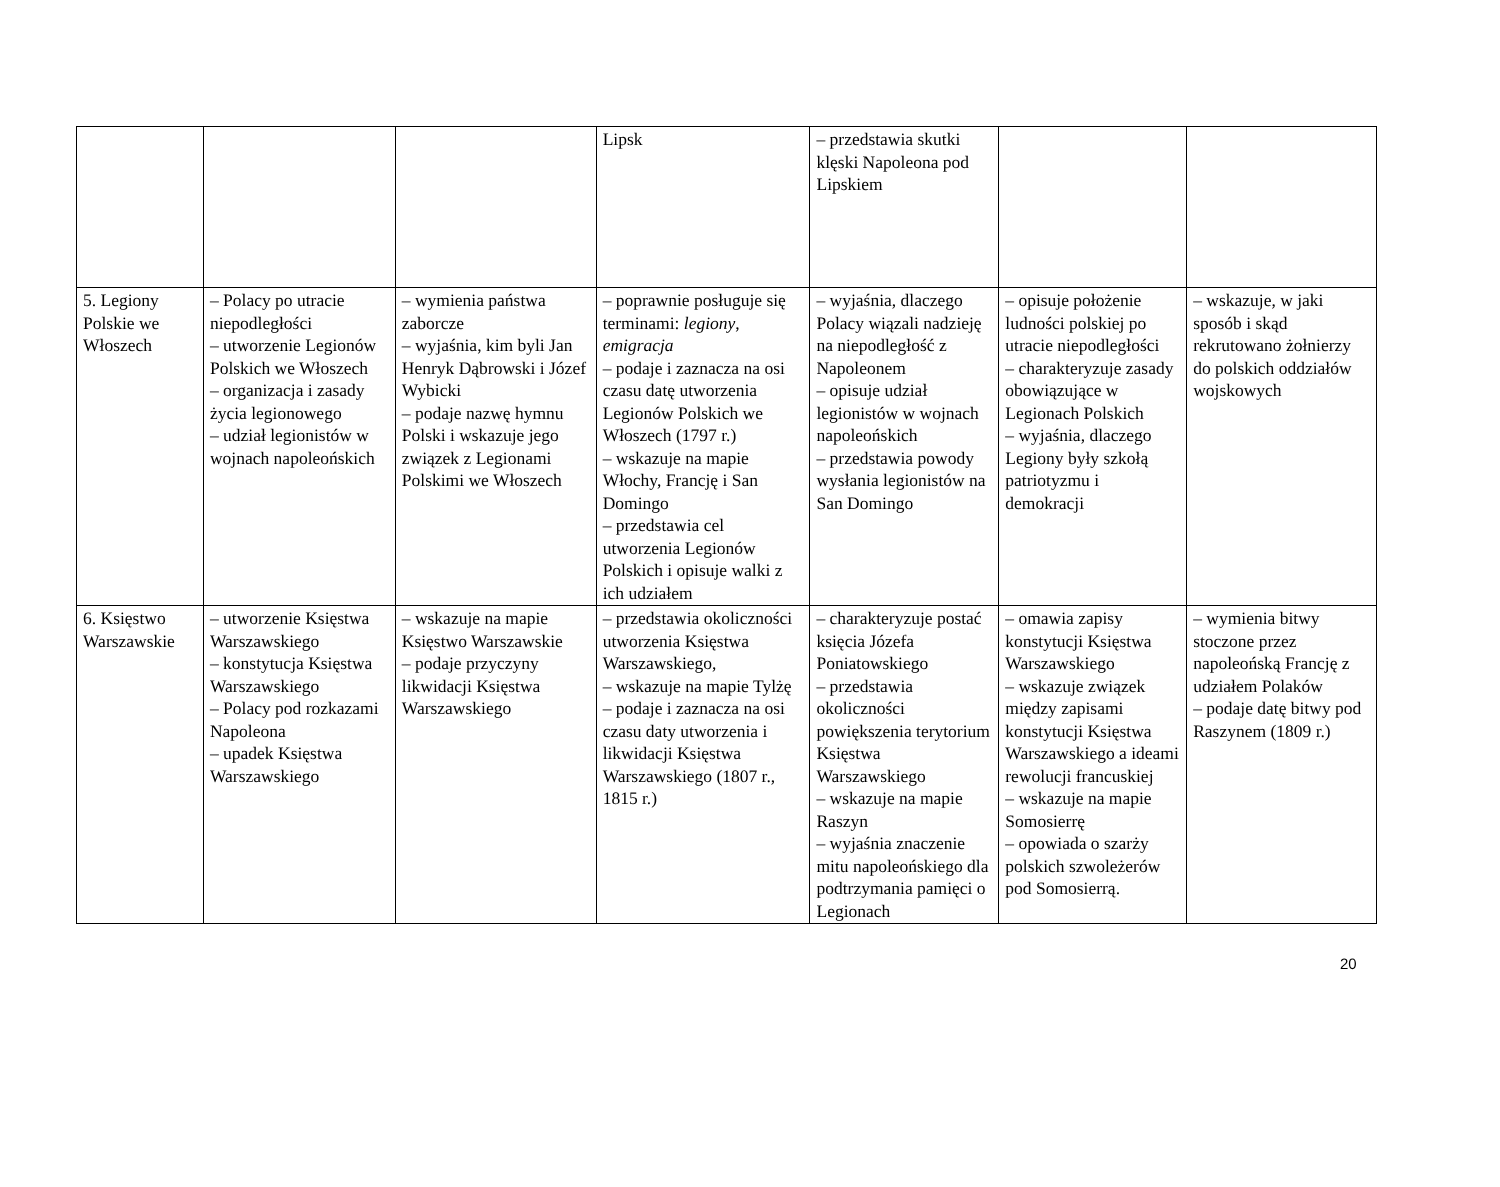| | | | Lipsk | – przedstawia skutki klęski Napoleona pod Lipskiem | | |
| 5. Legiony Polskie we Włoszech | – Polacy po utracie niepodległości – utworzenie Legionów Polskich we Włoszech – organizacja i zasady życia legionowego – udział legionistów w wojnach napoleońskich | – wymienia państwa zaborcze – wyjaśnia, kim byli Jan Henryk Dąbrowski i Józef Wybicki – podaje nazwę hymnu Polski i wskazuje jego związek z Legionami Polskimi we Włoszech | – poprawnie posługuje się terminami: legiony , emigracja – podaje i zaznacza na osi czasu datę utworzenia Legionów Polskich we Włoszech (1797 r.) – wskazuje na mapie Włochy, Francję i San Domingo – przedstawia cel utworzenia Legionów Polskich i opisuje walki z ich udziałem | – wyjaśnia, dlaczego Polacy wiązali nadzieję na niepodległość z Napoleonem – opisuje udział legionistów w wojnach napoleońskich – przedstawia powody wysłania legionistów na San Domingo | – opisuje położenie ludności polskiej po utracie niepodległości – charakteryzuje zasady obowiązujące w Legionach Polskich – wyjaśnia, dlaczego Legiony były szkołą patriotyzmu i demokracji | – wskazuje, w jaki sposób i skąd rekrutowano żołnierzy do polskich oddziałów wojskowych |
| 6. Księstwo Warszawskie | – utworzenie Księstwa Warszawskiego – konstytucja Księstwa Warszawskiego – Polacy pod rozkazami Napoleona – upadek Księstwa Warszawskiego | – wskazuje na mapie Księstwo Warszawskie – podaje przyczyny likwidacji Księstwa Warszawskiego | – przedstawia okoliczności utworzenia Księstwa Warszawskiego, – wskazuje na mapie Tylżę – podaje i zaznacza na osi czasu daty utworzenia i likwidacji Księstwa Warszawskiego (1807 r., 1815 r.) | – charakteryzuje postać księcia Józefa Poniatowskiego – przedstawia okoliczności powiększenia terytorium Księstwa Warszawskiego – wskazuje na mapie Raszyn – wyjaśnia znaczenie mitu napoleońskiego dla podtrzymania pamięci o Legionach | – omawia zapisy konstytucji Księstwa Warszawskiego – wskazuje związek między zapisami konstytucji Księstwa Warszawskiego a ideami rewolucji francuskiej – wskazuje na mapie Somosierrę – opowiada o szarży polskich szwoleżerów pod Somosierrą. | – wymienia bitwy stoczone przez napoleońską Francję z udziałem Polaków – podaje datę bitwy pod Raszynem (1809 r.) |
20